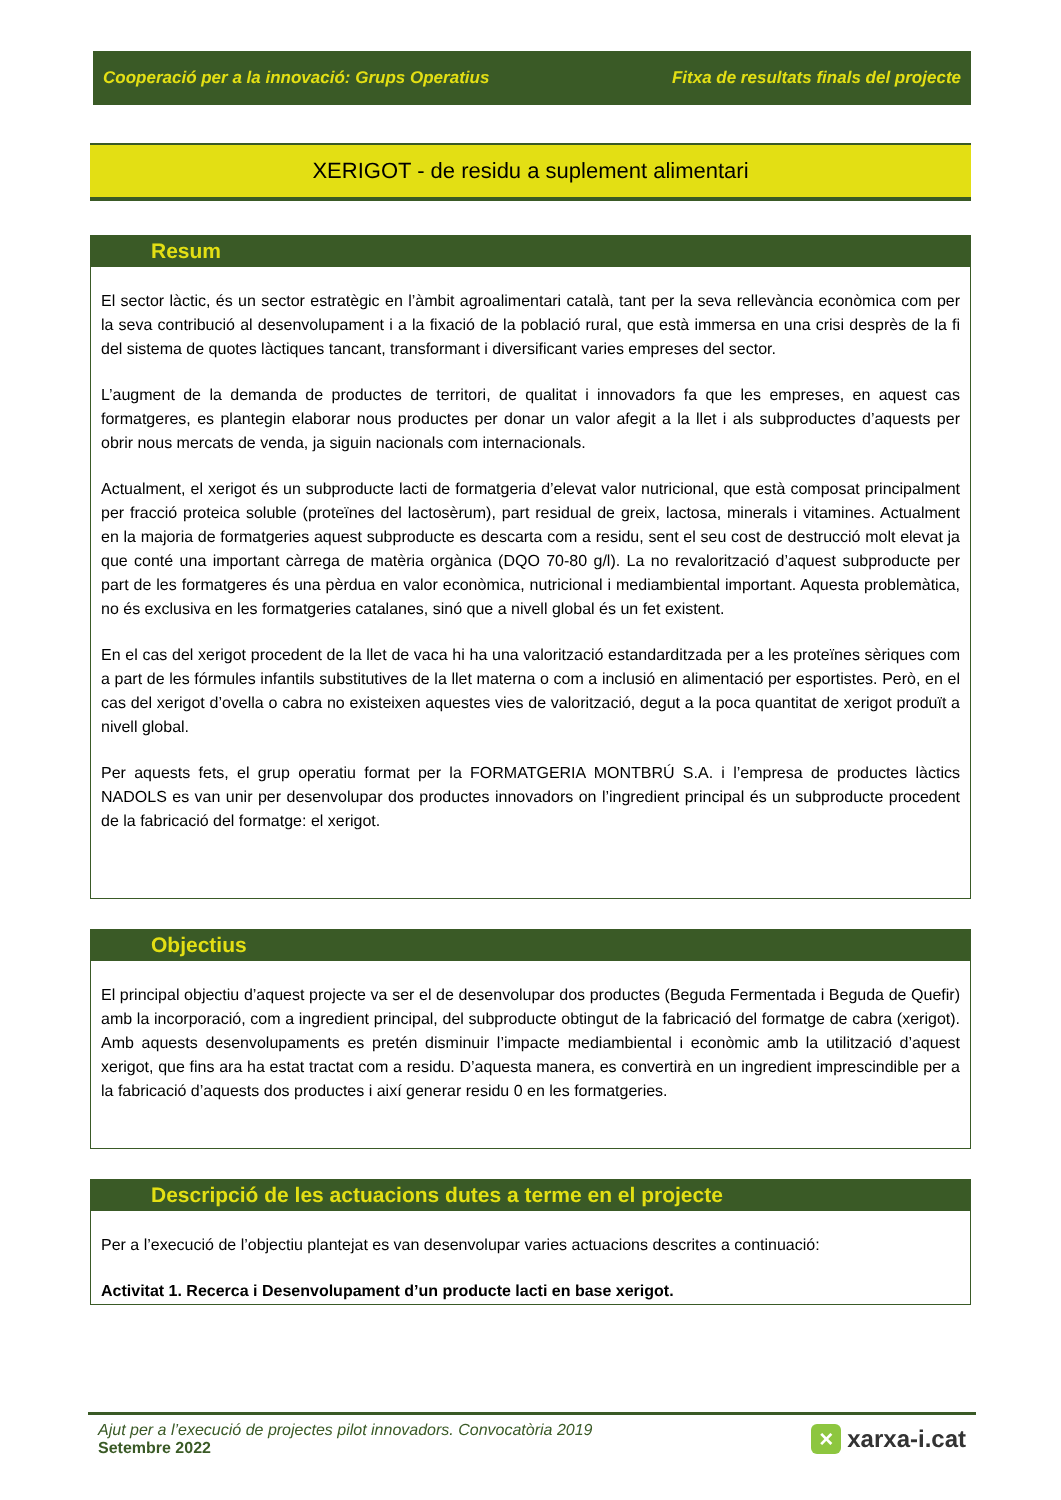Cooperació per a la innovació: Grups Operatius Fitxa de resultats finals del projecte
XERIGOT - de residu a suplement alimentari
Resum
El sector làctic, és un sector estratègic en l’àmbit agroalimentari català, tant per la seva rellevància econòmica com per la seva contribució al desenvolupament i a la fixació de la població rural, que està immersa en una crisi desprès de la fi del sistema de quotes làctiques tancant, transformant i diversificant varies empreses del sector.
L’augment de la demanda de productes de territori, de qualitat i innovadors fa que les empreses, en aquest cas formatgeres, es plantegin elaborar nous productes per donar un valor afegit a la llet i als subproductes d’aquests per obrir nous mercats de venda, ja siguin nacionals com internacionals.
Actualment, el xerigot és un subproducte lacti de formatgeria d’elevat valor nutricional, que està composat principalment per fracció proteica soluble (proteïnes del lactosèrum), part residual de greix, lactosa, minerals i vitamines. Actualment en la majoria de formatgeries aquest subproducte es descarta com a residu, sent el seu cost de destrucció molt elevat ja que conté una important càrrega de matèria orgànica (DQO 70-80 g/l). La no revalorització d’aquest subproducte per part de les formatgeres és una pèrdua en valor econòmica, nutricional i mediambiental important. Aquesta problemàtica, no és exclusiva en les formatgeries catalanes, sinó que a nivell global és un fet existent.
En el cas del xerigot procedent de la llet de vaca hi ha una valorització estandarditzada per a les proteïnes sèriques com a part de les fórmules infantils substitutives de la llet materna o com a inclusió en alimentació per esportistes. Però, en el cas del xerigot d’ovella o cabra no existeixen aquestes vies de valorització, degut a la poca quantitat de xerigot produït a nivell global.
Per aquests fets, el grup operatiu format per la FORMATGERIA MONTBRÚ S.A. i l’empresa de productes làctics NADOLS es van unir per desenvolupar dos productes innovadors on l’ingredient principal és un subproducte procedent de la fabricació del formatge: el xerigot.
Objectius
El principal objectiu d’aquest projecte va ser el de desenvolupar dos productes (Beguda Fermentada i Beguda de Quefir) amb la incorporació, com a ingredient principal, del subproducte obtingut de la fabricació del formatge de cabra (xerigot). Amb aquests desenvolupaments es pretén disminuir l’impacte mediambiental i econòmic amb la utilització d’aquest xerigot, que fins ara ha estat tractat com a residu. D’aquesta manera, es convertirà en un ingredient imprescindible per a la fabricació d’aquests dos productes i així generar residu 0 en les formatgeries.
Descripció de les actuacions dutes a terme en el projecte
Per a l’execució de l’objectiu plantejat es van desenvolupar varies actuacions descrites a continuació:
Activitat 1. Recerca i Desenvolupament d’un producte lacti en base xerigot.
Ajut per a l’execució de projectes pilot innovadors. Convocatòria 2019
Setembre 2022
× xarxa-i.cat